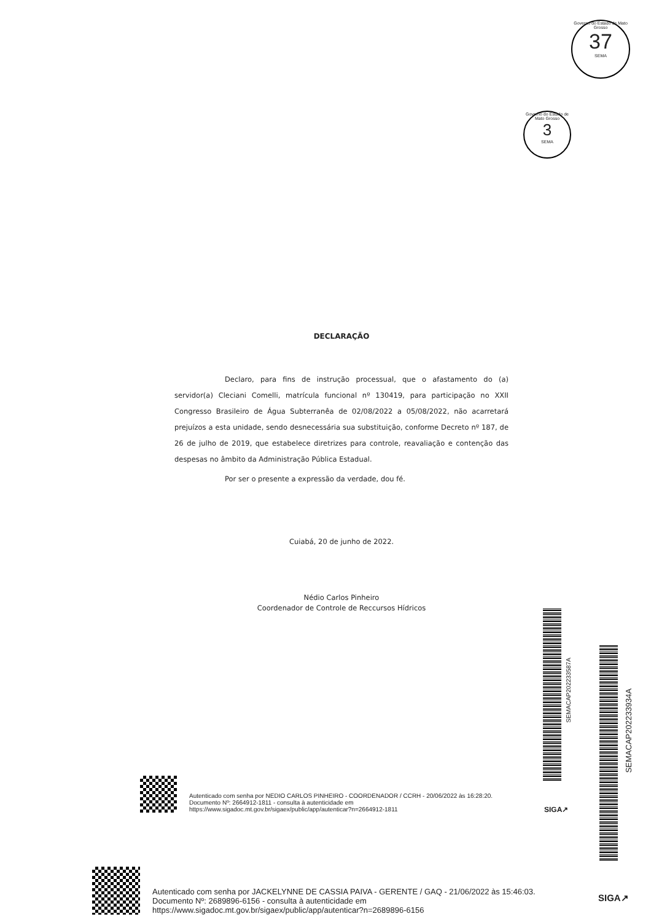Governo do Estado de Mato Grosso
37
SEMA
Governo do Estado de Mato Grosso
3
SEMA
DECLARAÇÃO
Declaro, para fins de instrução processual, que o afastamento do (a) servidor(a) Cleciani Comelli, matrícula funcional nº 130419, para participação no XXII Congresso Brasileiro de Água Subterranêa de 02/08/2022 a 05/08/2022, não acarretará prejuízos a esta unidade, sendo desnecessária sua substituição, conforme Decreto nº 187, de 26 de julho de 2019, que estabelece diretrizes para controle, reavaliação e contenção das despesas no âmbito da Administração Pública Estadual.
Por ser o presente a expressão da verdade, dou fé.
Cuiabá, 20 de junho de 2022.
Nédio Carlos Pinheiro
Coordenador de Controle de Reccursos Hídricos
SEMACAP202233587A
SEMACAP202233934A
Autenticado com senha por NEDIO CARLOS PINHEIRO - COORDENADOR / CCRH - 20/06/2022 às 16:28:20.
Documento Nº: 2664912-1811 - consulta à autenticidade em https://www.sigadoc.mt.gov.br/sigaex/public/app/autenticar?n=2664912-1811
SIGA↗
Autenticado com senha por JACKELYNNE DE CASSIA PAIVA - GERENTE / GAQ - 21/06/2022 às 15:46:03.
Documento Nº: 2689896-6156 - consulta à autenticidade em https://www.sigadoc.mt.gov.br/sigaex/public/app/autenticar?n=2689896-6156
SIGA↗